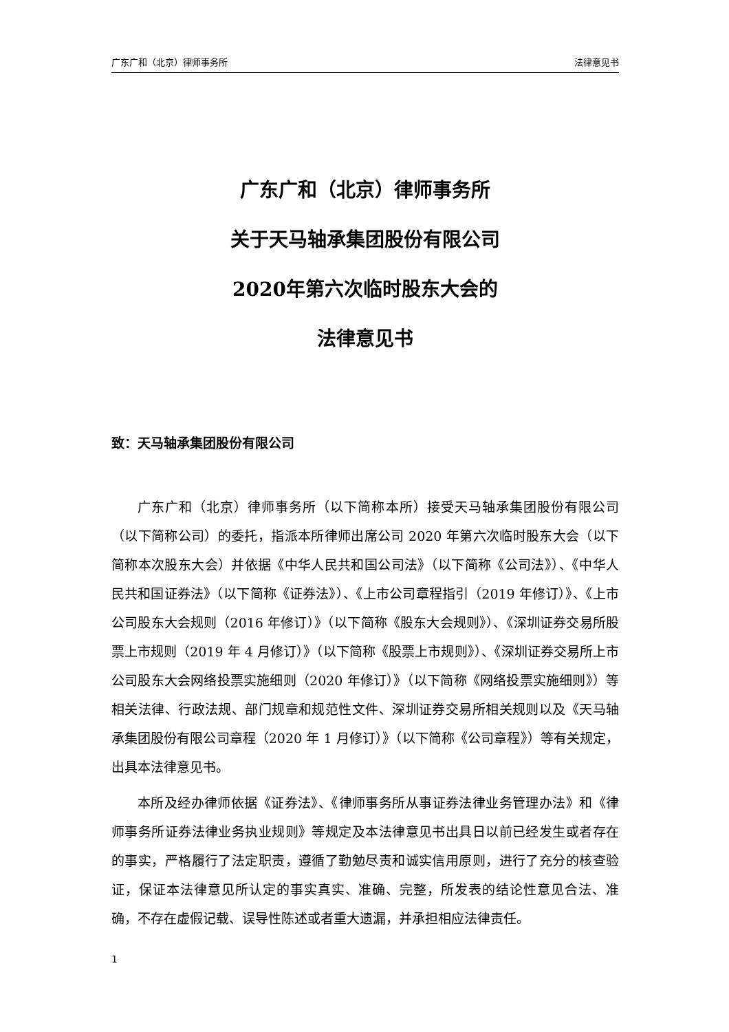广东广和（北京）律师事务所 法律意见书
广东广和（北京）律师事务所
关于天马轴承集团股份有限公司
2020年第六次临时股东大会的
法律意见书
致：天马轴承集团股份有限公司
广东广和（北京）律师事务所（以下简称本所）接受天马轴承集团股份有限公司（以下简称公司）的委托，指派本所律师出席公司 2020 年第六次临时股东大会（以下简称本次股东大会）并依据《中华人民共和国公司法》（以下简称《公司法》）、《中华人民共和国证券法》（以下简称《证券法》）、《上市公司章程指引（2019 年修订）》、《上市公司股东大会规则（2016 年修订）》（以下简称《股东大会规则》）、《深圳证券交易所股票上市规则（2019 年 4 月修订）》（以下简称《股票上市规则》）、《深圳证券交易所上市公司股东大会网络投票实施细则（2020 年修订）》（以下简称《网络投票实施细则》）等相关法律、行政法规、部门规章和规范性文件、深圳证券交易所相关规则以及《天马轴承集团股份有限公司章程（2020 年 1 月修订）》（以下简称《公司章程》）等有关规定，出具本法律意见书。
本所及经办律师依据《证券法》、《律师事务所从事证券法律业务管理办法》和《律师事务所证券法律业务执业规则》等规定及本法律意见书出具日以前已经发生或者存在的事实，严格履行了法定职责，遵循了勤勉尽责和诚实信用原则，进行了充分的核查验证，保证本法律意见所认定的事实真实、准确、完整，所发表的结论性意见合法、准确，不存在虚假记载、误导性陈述或者重大遗漏，并承担相应法律责任。
1